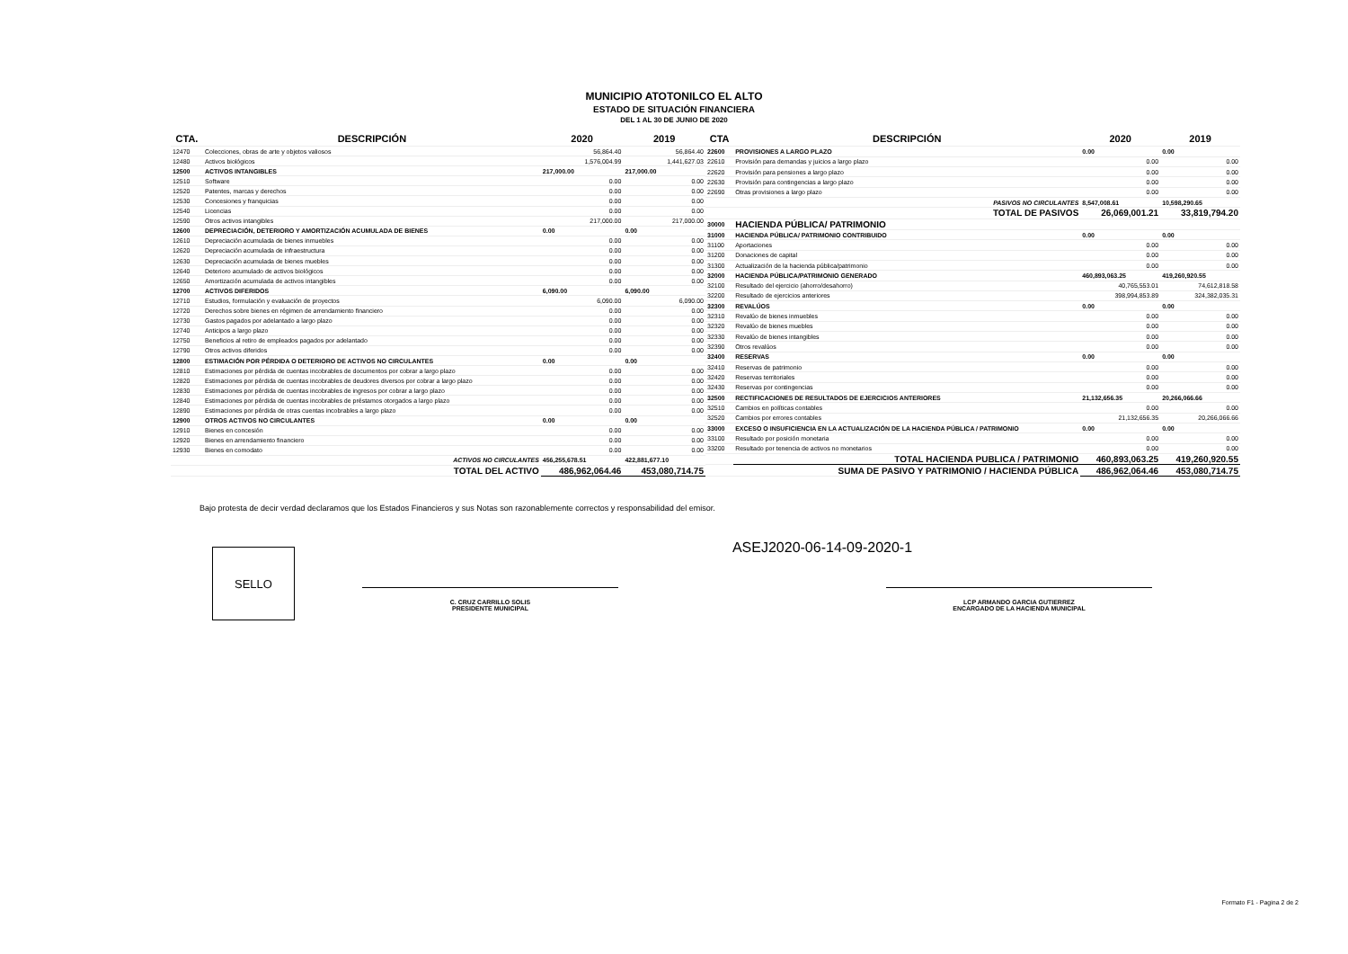MUNICIPIO ATOTONILCO EL ALTO
ESTADO DE SITUACIÓN FINANCIERA
DEL 1 AL 30 DE JUNIO DE 2020
| CTA. | DESCRIPCIÓN | 2020 | 2019 |
| --- | --- | --- | --- |
| 12470 | Colecciones, obras de arte y objetos valiosos | 56,864.40 | 56,864.40 |
| 12480 | Activos biológicos | 1,576,004.99 | 1,441,627.03 |
| 12500 | ACTIVOS INTANGIBLES | 217,000.00 | 217,000.00 |
| 12510 | Software | 0.00 | 0.00 |
| 12520 | Patentes, marcas y derechos | 0.00 | 0.00 |
| 12530 | Concesiones y franquicias | 0.00 | 0.00 |
| 12540 | Licencias | 0.00 | 0.00 |
| 12590 | Otros activos intangibles | 217,000.00 | 217,000.00 |
| 12600 | DEPRECIACIÓN, DETERIORO Y AMORTIZACIÓN ACUMULADA DE BIENES | 0.00 | 0.00 |
| 12610 | Depreciación acumulada de bienes inmuebles | 0.00 | 0.00 |
| 12620 | Depreciación acumulada de infraestructura | 0.00 | 0.00 |
| 12630 | Depreciación acumulada de bienes muebles | 0.00 | 0.00 |
| 12640 | Deterioro acumulado de activos biológicos | 0.00 | 0.00 |
| 12650 | Amortización acumulada de activos intangibles | 0.00 | 0.00 |
| 12700 | ACTIVOS DIFERIDOS | 6,090.00 | 6,090.00 |
| 12710 | Estudios, formulación y evaluación de proyectos | 6,090.00 | 6,090.00 |
| 12720 | Derechos sobre bienes en régimen de arrendamiento financiero | 0.00 | 0.00 |
| 12730 | Gastos pagados por adelantado a largo plazo | 0.00 | 0.00 |
| 12740 | Anticipos a largo plazo | 0.00 | 0.00 |
| 12750 | Beneficios al retiro de empleados pagados por adelantado | 0.00 | 0.00 |
| 12790 | Otros activos diferidos | 0.00 | 0.00 |
| 12800 | ESTIMACIÓN POR PÉRDIDA O DETERIORO DE ACTIVOS NO CIRCULANTES | 0.00 | 0.00 |
| 12810 | Estimaciones por pérdida de cuentas incobrables de documentos por cobrar a largo plazo | 0.00 | 0.00 |
| 12820 | Estimaciones por pérdida de cuentas incobrables de deudores diversos por cobrar a largo plazo | 0.00 | 0.00 |
| 12830 | Estimaciones por pérdida de cuentas incobrables de ingresos por cobrar a largo plazo | 0.00 | 0.00 |
| 12840 | Estimaciones por pérdida de cuentas incobrables de préstamos otorgados a largo plazo | 0.00 | 0.00 |
| 12890 | Estimaciones por pérdida de otras cuentas incobrables a largo plazo | 0.00 | 0.00 |
| 12900 | OTROS ACTIVOS NO CIRCULANTES | 0.00 | 0.00 |
| 12910 | Bienes en concesión | 0.00 | 0.00 |
| 12920 | Bienes en arrendamiento financiero | 0.00 | 0.00 |
| 12930 | Bienes en comodato | 0.00 | 0.00 |
| | ACTIVOS NO CIRCULANTES | 456,255,678.51 | 422,881,677.10 |
| | TOTAL DEL ACTIVO | 486,962,064.46 | 453,080,714.75 |
| CTA | DESCRIPCIÓN | 2020 | 2019 |
| --- | --- | --- | --- |
| 22600 | PROVISIONES A LARGO PLAZO | 0.00 | 0.00 |
| 22610 | Provisión para demandas y juicios a largo plazo | 0.00 | 0.00 |
| 22620 | Provisión para pensiones a largo plazo | 0.00 | 0.00 |
| 22630 | Provisión para contingencias a largo plazo | 0.00 | 0.00 |
| 22690 | Otras provisiones a largo plazo | 0.00 | 0.00 |
| | PASIVOS NO CIRCULANTES | 8,547,008.61 | 10,598,290.65 |
| | TOTAL DE PASIVOS | 26,069,001.21 | 33,819,794.20 |
| 30000 | HACIENDA PÚBLICA/ PATRIMONIO | | |
| 31000 | HACIENDA PÚBLICA/ PATRIMONIO CONTRIBUIDO | 0.00 | 0.00 |
| 31100 | Aportaciones | 0.00 | 0.00 |
| 31200 | Donaciones de capital | 0.00 | 0.00 |
| 31300 | Actualización de la hacienda pública/patrimonio | 0.00 | 0.00 |
| 32000 | HACIENDA PÚBLICA/PATRIMONIO GENERADO | 460,893,063.25 | 419,260,920.55 |
| 32100 | Resultado del ejercicio (ahorro/desahorro) | 40,765,553.01 | 74,612,818.58 |
| 32200 | Resultado de ejercicios anteriores | 398,994,853.89 | 324,382,035.31 |
| 32300 | REVALÚOS | 0.00 | 0.00 |
| 32310 | Revalúo de bienes inmuebles | 0.00 | 0.00 |
| 32320 | Revalúo de bienes muebles | 0.00 | 0.00 |
| 32330 | Revalúo de bienes intangibles | 0.00 | 0.00 |
| 32390 | Otros revalúos | 0.00 | 0.00 |
| 32400 | RESERVAS | 0.00 | 0.00 |
| 32410 | Reservas de patrimonio | 0.00 | 0.00 |
| 32420 | Reservas territoriales | 0.00 | 0.00 |
| 32430 | Reservas por contingencias | 0.00 | 0.00 |
| 32500 | RECTIFICACIONES DE RESULTADOS DE EJERCICIOS ANTERIORES | 21,132,656.35 | 20,266,066.66 |
| 32510 | Cambios en políticas contables | 0.00 | 0.00 |
| 32520 | Cambios por errores contables | 21,132,656.35 | 20,266,066.66 |
| 33000 | EXCESO O INSUFICIENCIA EN LA ACTUALIZACIÓN DE LA HACIENDA PÚBLICA / PATRIMONIO | 0.00 | 0.00 |
| 33100 | Resultado por posición monetaria | 0.00 | 0.00 |
| 33200 | Resultado por tenencia de activos no monetarios | 0.00 | 0.00 |
| | TOTAL HACIENDA PUBLICA / PATRIMONIO | 460,893,063.25 | 419,260,920.55 |
| | SUMA DE PASIVO Y PATRIMONIO / HACIENDA PÚBLICA | 486,962,064.46 | 453,080,714.75 |
Bajo protesta de decir verdad declaramos que los Estados Financieros y sus Notas son razonablemente correctos y responsabilidad del emisor.
ASEJ2020-06-14-09-2020-1
SELLO
C. CRUZ CARRILLO SOLIS
PRESIDENTE MUNICIPAL
LCP ARMANDO GARCIA GUTIERREZ
ENCARGADO DE LA HACIENDA MUNICIPAL
Formato F1 - Pagina 2 de 2